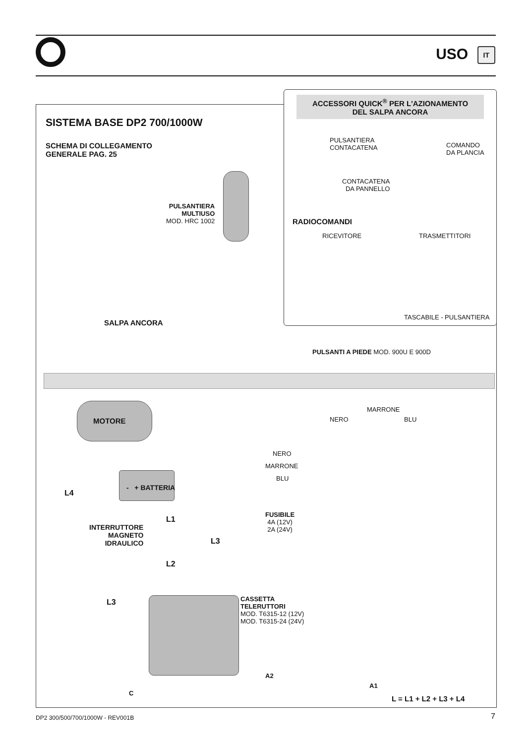USO IT
ACCESSORI QUICK<sup>®</sup> PER L'AZIONAMENTO
DEL SALPA ANCORA
SISTEMA BASE DP2 700/1000W
SCHEMA DI COLLEGAMENTO
GENERALE PAG. 25
PULSANTIERA
CONTACATENA
COMANDO
DA PLANCIA
CONTACATENA
DA PANNELLO
RADIOCOMANDI
RICEVITORE TRASMETTITORI
TASCABILE - PULSANTIERA
PULSANTIERA
MULTIUSO
MOD. HRC 1002
SALPA ANCORA
PULSANTI A PIEDE MOD. 900U E 900D
MOTORE NERO
MARRONE
BLU
NERO
MARRONE
BLU
- + BATTERIA
L4
L1
FUSIBILE
4A (12V)
2A (24V)
INTERRUTTORE
MAGNETO
IDRAULICO
L3
L2
L3
CASSETTA
TELERUTTORI
MOD. T6315-12 (12V)
MOD. T6315-24 (24V)
A2
A1
C
L = L1 + L2 + L3 + L4
DP2 300/500/700/1000W - REV001B
7